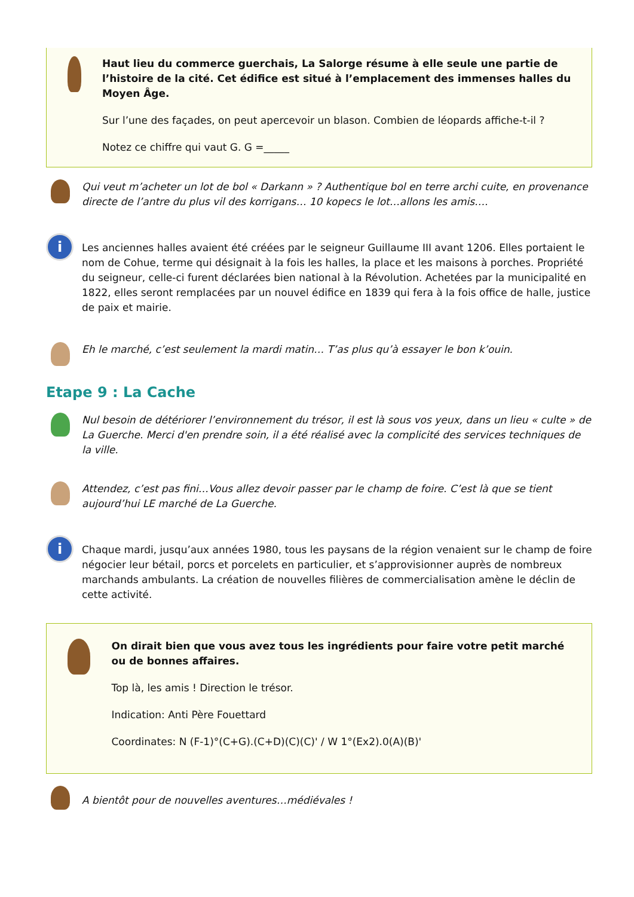Haut lieu du commerce guerchais, La Salorge résume à elle seule une partie de l’histoire de la cité. Cet édifice est situé à l’emplacement des immenses halles du Moyen Âge.
Sur l’une des façades, on peut apercevoir un blason. Combien de léopards affiche-t-il ?
Notez ce chiffre qui vaut G. G =_____
Qui veut m’acheter un lot de bol « Darkann » ? Authentique bol en terre archi cuite, en provenance directe de l’antre du plus vil des korrigans… 10 kopecs le lot…allons les amis….
i
Les anciennes halles avaient été créées par le seigneur Guillaume III avant 1206. Elles portaient le nom de Cohue, terme qui désignait à la fois les halles, la place et les maisons à porches. Propriété du seigneur, celle-ci furent déclarées bien national à la Révolution. Achetées par la municipalité en 1822, elles seront remplacées par un nouvel édifice en 1839 qui fera à la fois office de halle, justice de paix et mairie.
Eh le marché, c’est seulement la mardi matin… T’as plus qu’à essayer le bon k’ouin.
Etape 9 : La Cache
Nul besoin de détériorer l’environnement du trésor, il est là sous vos yeux, dans un lieu « culte » de La Guerche. Merci d'en prendre soin, il a été réalisé avec la complicité des services techniques de la ville.
Attendez, c’est pas fini…Vous allez devoir passer par le champ de foire. C’est là que se tient aujourd’hui LE marché de La Guerche.
i
Chaque mardi, jusqu’aux années 1980, tous les paysans de la région venaient sur le champ de foire négocier leur bétail, porcs et porcelets en particulier, et s’approvisionner auprès de nombreux marchands ambulants. La création de nouvelles filières de commercialisation amène le déclin de cette activité.
On dirait bien que vous avez tous les ingrédients pour faire votre petit marché ou de bonnes affaires.
Top là, les amis ! Direction le trésor.
Indication: Anti Père Fouettard
Coordinates: N (F-1)°(C+G).(C+D)(C)(C)' / W 1°(Ex2).0(A)(B)'
A bientôt pour de nouvelles aventures…médiévales !